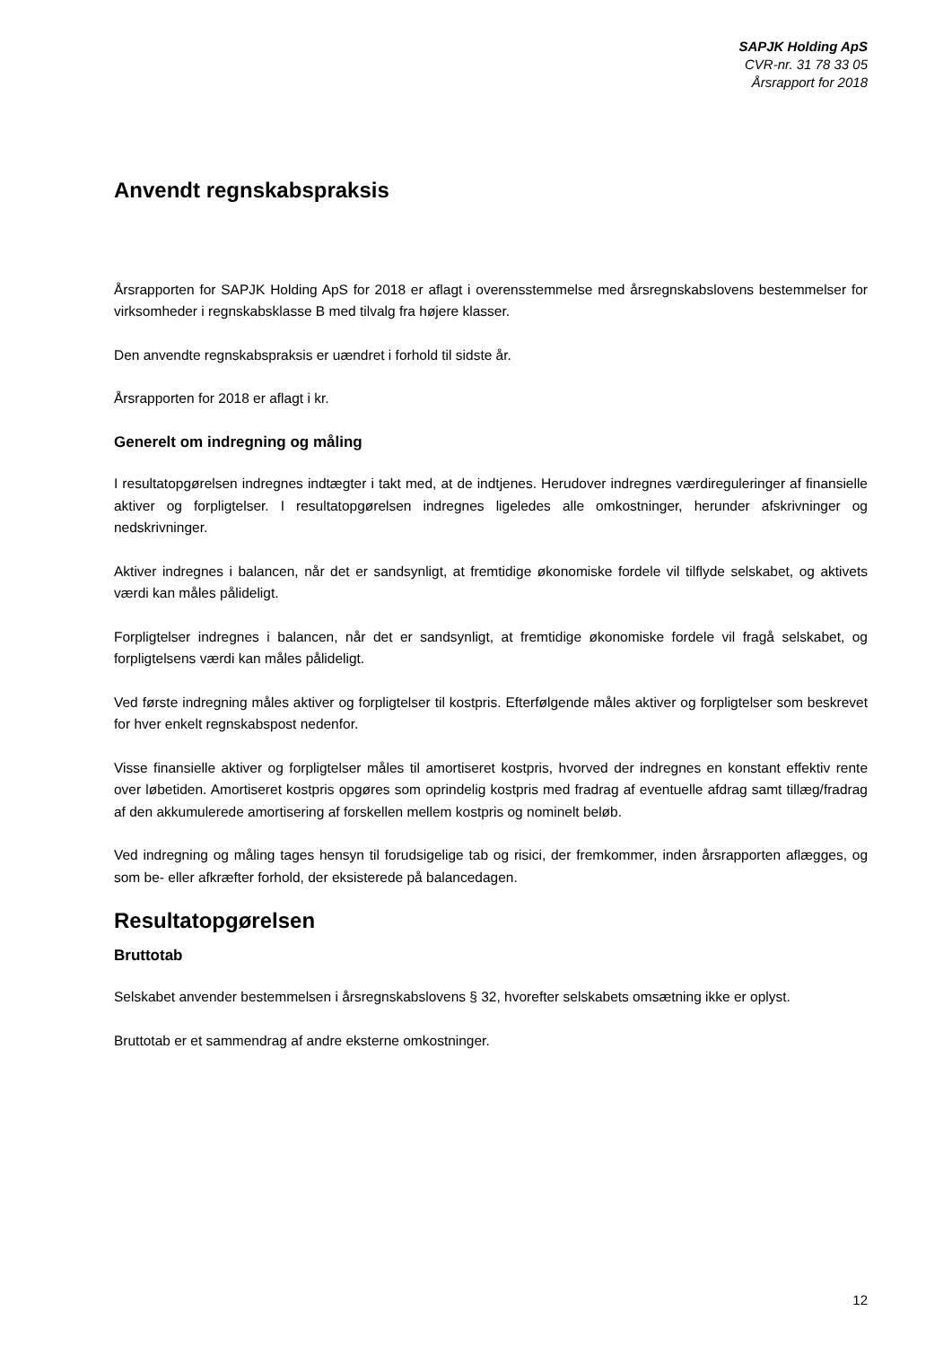SAPJK Holding ApS
CVR-nr. 31 78 33 05
Årsrapport for 2018
Anvendt regnskabspraksis
Årsrapporten for SAPJK Holding ApS for 2018 er aflagt i overensstemmelse med årsregnskabslovens bestemmelser for virksomheder i regnskabsklasse B med tilvalg fra højere klasser.
Den anvendte regnskabspraksis er uændret i forhold til sidste år.
Årsrapporten for 2018 er aflagt i kr.
Generelt om indregning og måling
I resultatopgørelsen indregnes indtægter i takt med, at de indtjenes. Herudover indregnes værdireguleringer af finansielle aktiver og forpligtelser. I resultatopgørelsen indregnes ligeledes alle omkostninger, herunder afskrivninger og nedskrivninger.
Aktiver indregnes i balancen, når det er sandsynligt, at fremtidige økonomiske fordele vil tilflyde selskabet, og aktivets værdi kan måles pålideligt.
Forpligtelser indregnes i balancen, når det er sandsynligt, at fremtidige økonomiske fordele vil fragå selskabet, og forpligtelsens værdi kan måles pålideligt.
Ved første indregning måles aktiver og forpligtelser til kostpris. Efterfølgende måles aktiver og forpligtelser som beskrevet for hver enkelt regnskabspost nedenfor.
Visse finansielle aktiver og forpligtelser måles til amortiseret kostpris, hvorved der indregnes en konstant effektiv rente over løbetiden. Amortiseret kostpris opgøres som oprindelig kostpris med fradrag af eventuelle afdrag samt tillæg/fradrag af den akkumulerede amortisering af forskellen mellem kostpris og nominelt beløb.
Ved indregning og måling tages hensyn til forudsigelige tab og risici, der fremkommer, inden årsrapporten aflægges, og som be- eller afkræfter forhold, der eksisterede på balancedagen.
Resultatopgørelsen
Bruttotab
Selskabet anvender bestemmelsen i årsregnskabslovens § 32, hvorefter selskabets omsætning ikke er oplyst.
Bruttotab er et sammendrag af andre eksterne omkostninger.
12